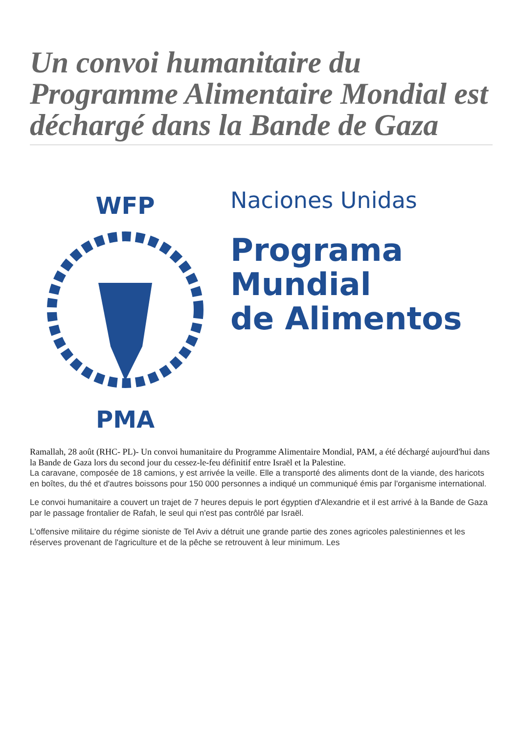Un convoi humanitaire du Programme Alimentaire Mondial est déchargé dans la Bande de Gaza
WFP
PMA
Naciones Unidas
Programa
Mundial
de Alimentos
Ramallah, 28 août (RHC- PL)- Un convoi humanitaire du Programme Alimentaire Mondial, PAM, a été déchargé aujourd'hui dans la Bande de Gaza lors du second jour du cessez-le-feu définitif entre Israël et la Palestine.
La caravane, composée de 18 camions, y est arrivée la veille. Elle a transporté des aliments dont de la viande, des haricots en boîtes, du thé et d'autres boissons pour 150 000 personnes a indiqué un communiqué émis par l'organisme international.
Le convoi humanitaire a couvert un trajet de 7 heures depuis le port égyptien d'Alexandrie et il est arrivé à la Bande de Gaza par le passage frontalier de Rafah, le seul qui n'est pas contrôlé par Israël.
L'offensive militaire du régime sioniste de Tel Aviv a détruit une grande partie des zones agricoles palestiniennes et les réserves provenant de l'agriculture et de la pêche se retrouvent à leur minimum. Les